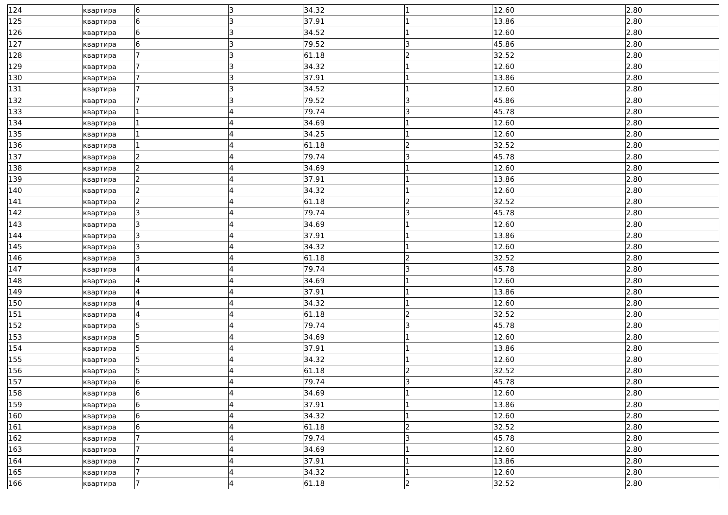| 124 | квартира | 6 | 3 | 34.32 | 1 | 12.60 | 2.80 |
| 125 | квартира | 6 | 3 | 37.91 | 1 | 13.86 | 2.80 |
| 126 | квартира | 6 | 3 | 34.52 | 1 | 12.60 | 2.80 |
| 127 | квартира | 6 | 3 | 79.52 | 3 | 45.86 | 2.80 |
| 128 | квартира | 7 | 3 | 61.18 | 2 | 32.52 | 2.80 |
| 129 | квартира | 7 | 3 | 34.32 | 1 | 12.60 | 2.80 |
| 130 | квартира | 7 | 3 | 37.91 | 1 | 13.86 | 2.80 |
| 131 | квартира | 7 | 3 | 34.52 | 1 | 12.60 | 2.80 |
| 132 | квартира | 7 | 3 | 79.52 | 3 | 45.86 | 2.80 |
| 133 | квартира | 1 | 4 | 79.74 | 3 | 45.78 | 2.80 |
| 134 | квартира | 1 | 4 | 34.69 | 1 | 12.60 | 2.80 |
| 135 | квартира | 1 | 4 | 34.25 | 1 | 12.60 | 2.80 |
| 136 | квартира | 1 | 4 | 61.18 | 2 | 32.52 | 2.80 |
| 137 | квартира | 2 | 4 | 79.74 | 3 | 45.78 | 2.80 |
| 138 | квартира | 2 | 4 | 34.69 | 1 | 12.60 | 2.80 |
| 139 | квартира | 2 | 4 | 37.91 | 1 | 13.86 | 2.80 |
| 140 | квартира | 2 | 4 | 34.32 | 1 | 12.60 | 2.80 |
| 141 | квартира | 2 | 4 | 61.18 | 2 | 32.52 | 2.80 |
| 142 | квартира | 3 | 4 | 79.74 | 3 | 45.78 | 2.80 |
| 143 | квартира | 3 | 4 | 34.69 | 1 | 12.60 | 2.80 |
| 144 | квартира | 3 | 4 | 37.91 | 1 | 13.86 | 2.80 |
| 145 | квартира | 3 | 4 | 34.32 | 1 | 12.60 | 2.80 |
| 146 | квартира | 3 | 4 | 61.18 | 2 | 32.52 | 2.80 |
| 147 | квартира | 4 | 4 | 79.74 | 3 | 45.78 | 2.80 |
| 148 | квартира | 4 | 4 | 34.69 | 1 | 12.60 | 2.80 |
| 149 | квартира | 4 | 4 | 37.91 | 1 | 13.86 | 2.80 |
| 150 | квартира | 4 | 4 | 34.32 | 1 | 12.60 | 2.80 |
| 151 | квартира | 4 | 4 | 61.18 | 2 | 32.52 | 2.80 |
| 152 | квартира | 5 | 4 | 79.74 | 3 | 45.78 | 2.80 |
| 153 | квартира | 5 | 4 | 34.69 | 1 | 12.60 | 2.80 |
| 154 | квартира | 5 | 4 | 37.91 | 1 | 13.86 | 2.80 |
| 155 | квартира | 5 | 4 | 34.32 | 1 | 12.60 | 2.80 |
| 156 | квартира | 5 | 4 | 61.18 | 2 | 32.52 | 2.80 |
| 157 | квартира | 6 | 4 | 79.74 | 3 | 45.78 | 2.80 |
| 158 | квартира | 6 | 4 | 34.69 | 1 | 12.60 | 2.80 |
| 159 | квартира | 6 | 4 | 37.91 | 1 | 13.86 | 2.80 |
| 160 | квартира | 6 | 4 | 34.32 | 1 | 12.60 | 2.80 |
| 161 | квартира | 6 | 4 | 61.18 | 2 | 32.52 | 2.80 |
| 162 | квартира | 7 | 4 | 79.74 | 3 | 45.78 | 2.80 |
| 163 | квартира | 7 | 4 | 34.69 | 1 | 12.60 | 2.80 |
| 164 | квартира | 7 | 4 | 37.91 | 1 | 13.86 | 2.80 |
| 165 | квартира | 7 | 4 | 34.32 | 1 | 12.60 | 2.80 |
| 166 | квартира | 7 | 4 | 61.18 | 2 | 32.52 | 2.80 |